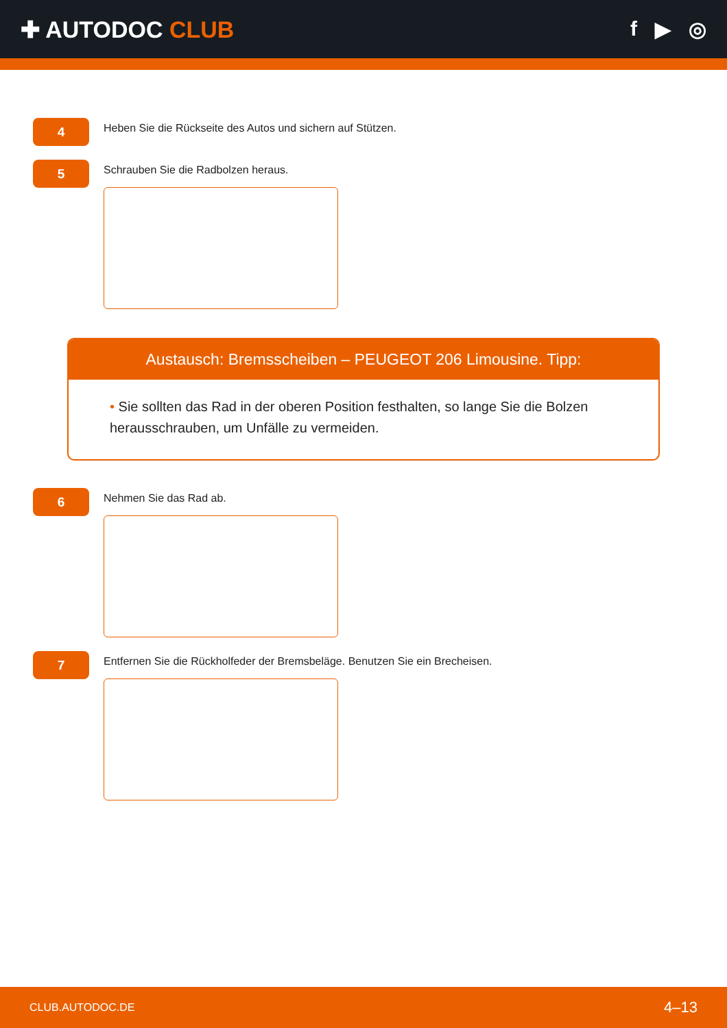✚ AUTODOC CLUB f ▶ ◎
4
Heben Sie die Rückseite des Autos und sichern auf Stützen.
5
Schrauben Sie die Radbolzen heraus.
Austausch: Bremsscheiben – PEUGEOT 206 Limousine. Tipp:
• Sie sollten das Rad in der oberen Position festhalten, so lange Sie die Bolzen herausschrauben, um Unfälle zu vermeiden.
6
Nehmen Sie das Rad ab.
7
Entfernen Sie die Rückholfeder der Bremsbeläge. Benutzen Sie ein Brecheisen.
CLUB.AUTODOC.DE 4–13